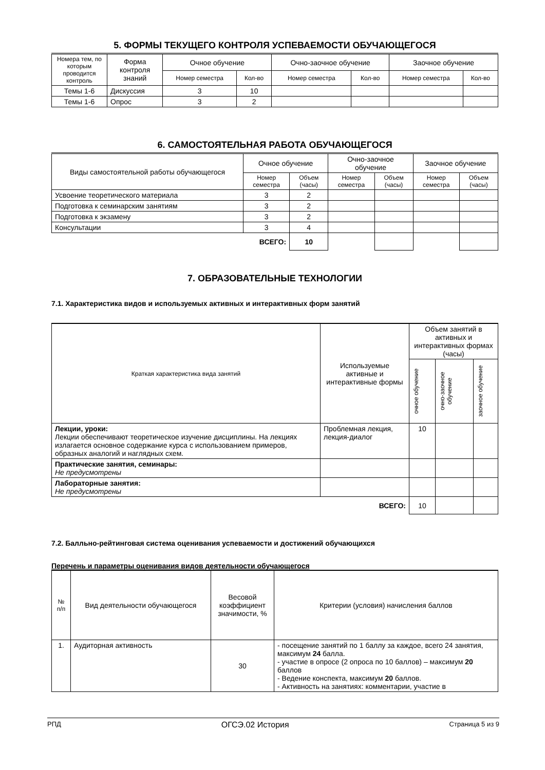5. ФОРМЫ ТЕКУЩЕГО КОНТРОЛЯ УСПЕВАЕМОСТИ ОБУЧАЮЩЕГОСЯ
| Номера тем, по которым проводится контроль | Форма контроля знаний | Очное обучение | | Очно-заочное обучение | | Заочное обучение | |
| --- | --- | --- | --- | --- | --- | --- | --- |
| | | Номер семестра | Кол-во | Номер семестра | Кол-во | Номер семестра | Кол-во |
| Темы 1-6 | Дискуссия | 3 | 10 | | | | |
| Темы 1-6 | Опрос | 3 | 2 | | | | |
6. САМОСТОЯТЕЛЬНАЯ РАБОТА ОБУЧАЮЩЕГОСЯ
| Виды самостоятельной работы обучающегося | Очное обучение | | Очно-заочное обучение | | Заочное обучение | |
| --- | --- | --- | --- | --- | --- | --- |
| | Номер семестра | Объем (часы) | Номер семестра | Объем (часы) | Номер семестра | Объем (часы) |
| Усвоение теоретического материала | 3 | 2 | | | | |
| Подготовка к семинарским занятиям | 3 | 2 | | | | |
| Подготовка к экзамену | 3 | 2 | | | | |
| Консультации | 3 | 4 | | | | |
| ВСЕГО: | | 10 | | | | |
7. ОБРАЗОВАТЕЛЬНЫЕ ТЕХНОЛОГИИ
7.1. Характеристика видов и используемых активных и интерактивных форм занятий
| Краткая характеристика вида занятий | Используемые активные и интерактивные формы | Объем занятий в активных и интерактивных формах (часы) | | |
| --- | --- | --- | --- | --- |
| | | очное обучение | очно-заочное обучение | заочное обучение |
| Лекции, уроки: Лекции обеспечивают теоретическое изучение дисциплины. На лекциях излагается основное содержание курса с использованием примеров, образных аналогий и наглядных схем. | Проблемная лекция, лекция-диалог | 10 | | |
| Практические занятия, семинары: Не предусмотрены | | | | |
| Лабораторные занятия: Не предусмотрены | | | | |
| ВСЕГО: | | 10 | | |
7.2. Балльно-рейтинговая система оценивания успеваемости и достижений обучающихся
Перечень и параметры оценивания видов деятельности обучающегося
| № п/п | Вид деятельности обучающегося | Весовой коэффициент значимости, % | Критерии (условия) начисления баллов |
| --- | --- | --- | --- |
| 1. | Аудиторная активность | 30 | - посещение занятий по 1 баллу за каждое, всего 24 занятия, максимум 24 балла. - участие в опросе (2 опроса по 10 баллов) – максимум 20 баллов - Ведение конспекта, максимум 20 баллов. - Активность на занятиях: комментарии, участие в |
РПД ОГСЭ.02 История Страница 5 из 9